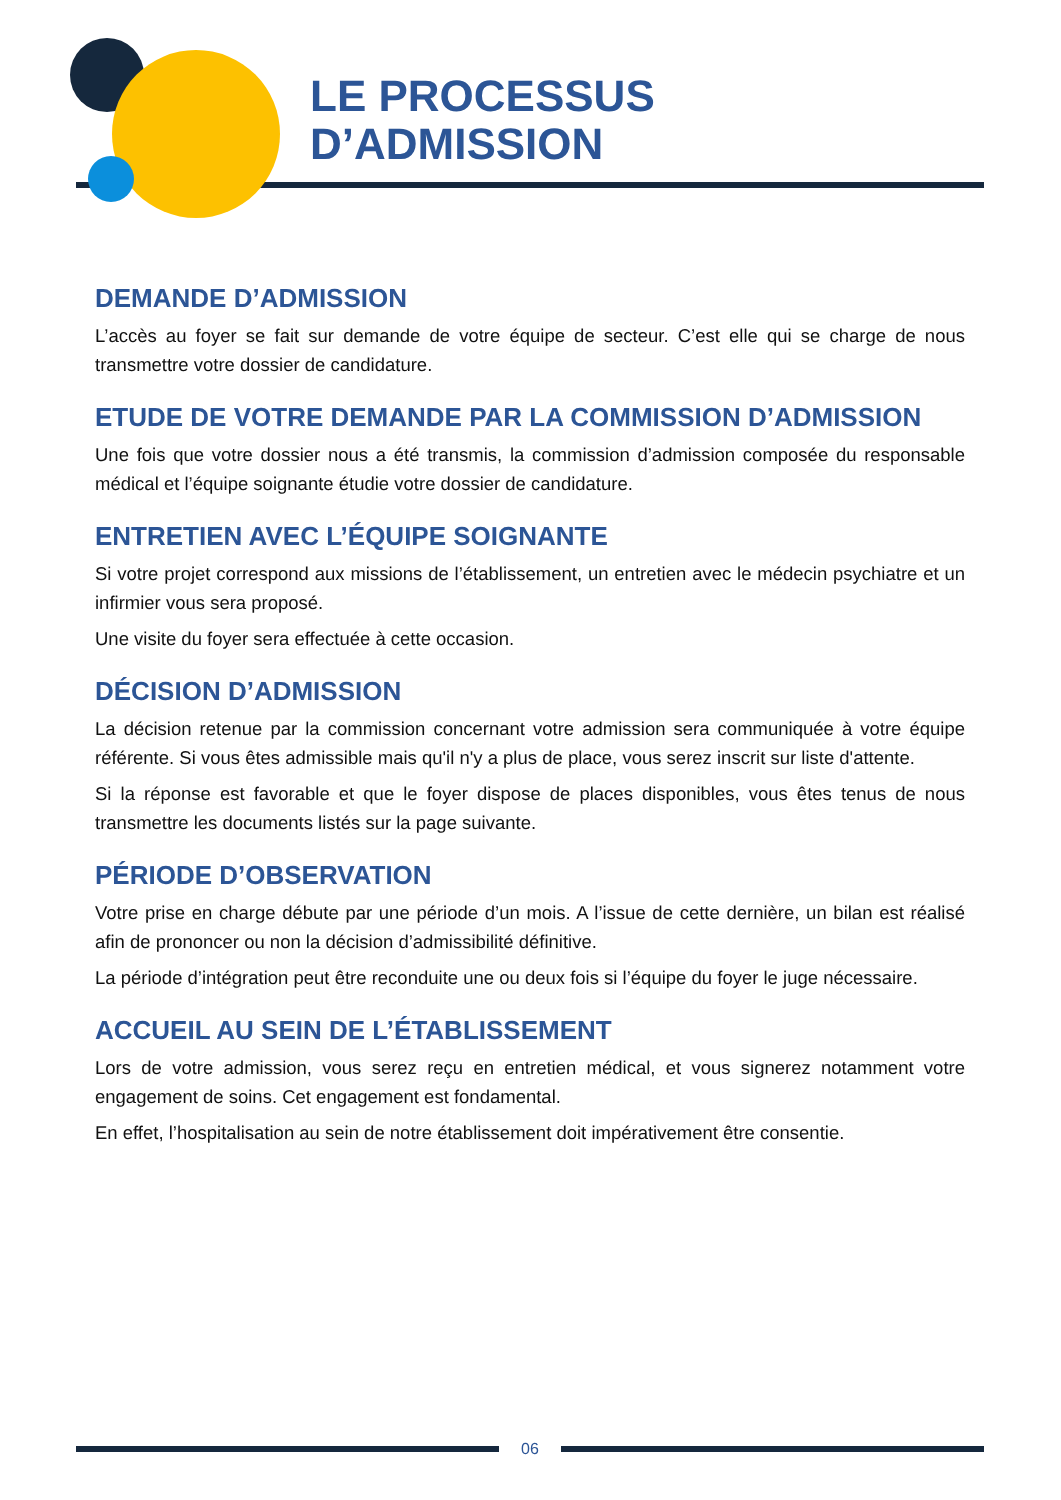LE PROCESSUS
D’ADMISSION
DEMANDE D’ADMISSION
L’accès au foyer se fait sur demande de votre équipe de secteur. C’est elle qui se charge de nous transmettre votre dossier de candidature.
ETUDE DE VOTRE DEMANDE PAR LA COMMISSION D’ADMISSION
Une fois que votre dossier nous a été transmis, la commission d’admission composée du responsable médical et l’équipe soignante étudie votre dossier de candidature.
ENTRETIEN AVEC L’ÉQUIPE SOIGNANTE
Si votre projet correspond aux missions de l’établissement, un entretien avec le médecin psychiatre et un infirmier vous sera proposé.
Une visite du foyer sera effectuée à cette occasion.
DÉCISION D’ADMISSION
La décision retenue par la commission concernant votre admission sera communiquée à votre équipe référente. Si vous êtes admissible mais qu'il n'y a plus de place, vous serez inscrit sur liste d'attente.
Si la réponse est favorable et que le foyer dispose de places disponibles, vous êtes tenus de nous transmettre les documents listés sur la page suivante.
PÉRIODE D’OBSERVATION
Votre prise en charge débute par une période d’un mois. A l’issue de cette dernière, un bilan est réalisé afin de prononcer ou non la décision d’admissibilité définitive.
La période d’intégration peut être reconduite une ou deux fois si l’équipe du foyer le juge nécessaire.
ACCUEIL AU SEIN DE L’ÉTABLISSEMENT
Lors de votre admission, vous serez reçu en entretien médical, et vous signerez notamment votre engagement de soins. Cet engagement est fondamental.
En effet, l’hospitalisation au sein de notre établissement doit impérativement être consentie.
06